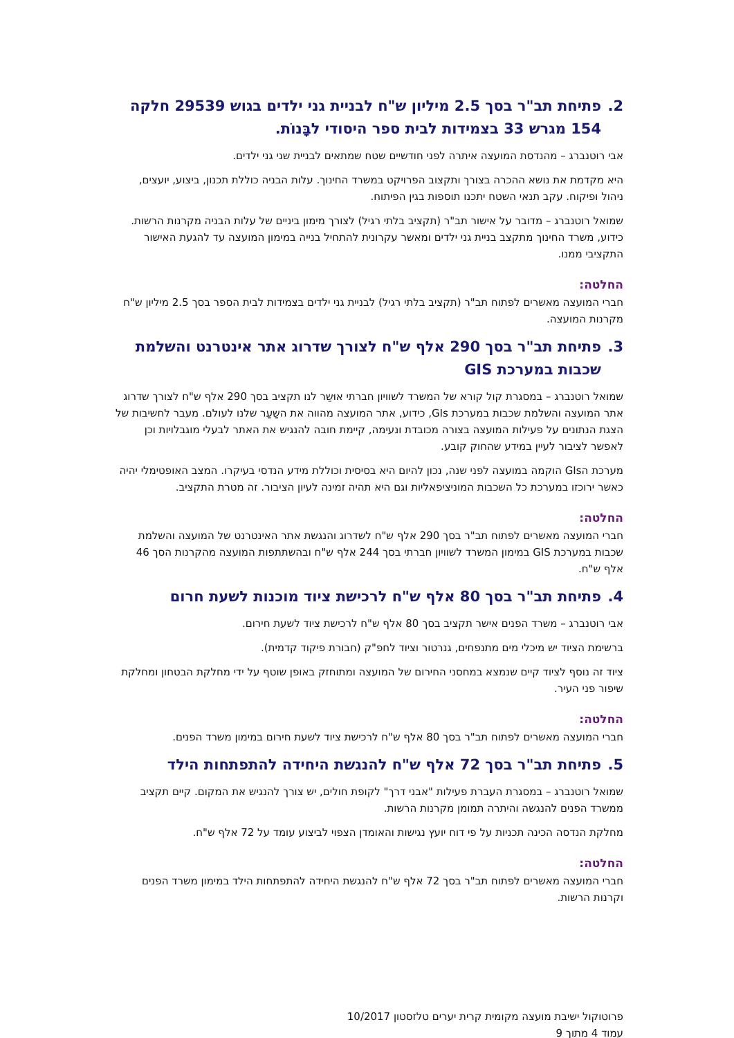2. פתיחת תב"ר בסך 2.5 מיליון ש"ח לבניית גני ילדים בגוש 29539 חלקה
154 מגרש 33 בצמידות לבית ספר היסודי לבָּנוֹת.
אבי רוטנברג – מהנדסת המועצה איתרה לפני חודשיים שטח שמתאים לבניית שני גני ילדים.
היא מקדמת את נושא ההכרה בצורך ותקצוב הפרויקט במשרד החינוך. עלות הבניה כוללת תכנון, ביצוע, יועצים, ניהול ופיקוח. עקב תנאי השטח יתכנו תוספות בגין הפיתוח.
שמואל רוטנברג – מדובר על אישור תב"ר (תקציב בלתי רגיל) לצורך מימון ביניים של עלות הבניה מקרנות הרשות. כידוע, משרד החינוך מתקצב בניית גני ילדים ומאשר עקרונית להתחיל בנייה במימון המועצה עד להגעת האישור התקציבי ממנו.
החלטה:
חברי המועצה מאשרים לפתוח תב"ר (תקציב בלתי רגיל) לבניית גני ילדים בצמידות לבית הספר בסך 2.5 מיליון ש"ח מקרנות המועצה.
3. פתיחת תב"ר בסך 290 אלף ש"ח לצורך שדרוג אתר אינטרנט והשלמת
שכבות במערכת GIS
שמואל רוטנברג – במסגרת קול קורא של המשרד לשוויון חברתי אוּשַר לנו תקציב בסך 290 אלף ש"ח לצורך שדרוג אתר המועצה והשלמת שכבות במערכת GIs, כידוע, אתר המועצה מהווה את השַעַר שלנו לעולם. מעבר לחשיבות של הצגת הנתונים על פעילות המועצה בצורה מכובדת ונעימה, קיימת חובה להנגיש את האתר לבעלי מוגבלויות וכן לאפשר לציבור לעיין במידע שהחוק קובע.
מערכת הGIs הוקמה במועצה לפני שנה, נכון להיום היא בסיסית וכוללת מידע הנדסי בעיקרו. המצב האופטימלי יהיה כאשר ירוכזו במערכת כל השכבות המוניציפאליות וגם היא תהיה זמינה לעיון הציבור. זה מטרת התקציב.
החלטה:
חברי המועצה מאשרים לפתוח תב"ר בסך 290 אלף ש"ח לשדרוג והנגשת אתר האינטרנט של המועצה והשלמת שכבות במערכת GIS במימון המשרד לשוויון חברתי בסך 244 אלף ש"ח ובהשתתפות המועצה מהקרנות הסך 46 אלף ש"ח.
4. פתיחת תב"ר בסך 80 אלף ש"ח לרכישת ציוד מוכנות לשעת חרום
אבי רוטנברג – משרד הפנים אישר תקציב בסך 80 אלף ש"ח לרכישת ציוד לשעת חירום.
ברשימת הציוד יש מיכלי מים מתנפחים, גנרטור וציוד לחפ"ק (חבורת פיקוד קדמית).
ציוד זה נוסף לציוד קיים שנמצא במחסני החירום של המועצה ומתוחזק באופן שוטף על ידי מחלקת הבטחון ומחלקת שיפור פני העיר.
החלטה:
חברי המועצה מאשרים לפתוח תב"ר בסך 80 אלף ש"ח לרכישת ציוד לשעת חירום במימון משרד הפנים.
5. פתיחת תב"ר בסך 72 אלף ש"ח להנגשת היחידה להתפתחות הילד
שמואל רוטנברג – במסגרת העברת פעילות "אבני דרך" לקופת חולים, יש צורך להנגיש את המקום. קיים תקציב ממשרד הפנים להנגשה והיתרה תמומן מקרנות הרשות.
מחלקת הנדסה הכינה תכניות על פי דוח יועץ נגישות והאומדן הצפוי לביצוע עומד על 72 אלף ש"ח.
החלטה:
חברי המועצה מאשרים לפתוח תב"ר בסך 72 אלף ש"ח להנגשת היחידה להתפתחות הילד במימון משרד הפנים וקרנות הרשות.
פרוטוקול ישיבת מועצה מקומית קרית יערים טלזסטון 10/2017
עמוד 4 מתוך 9